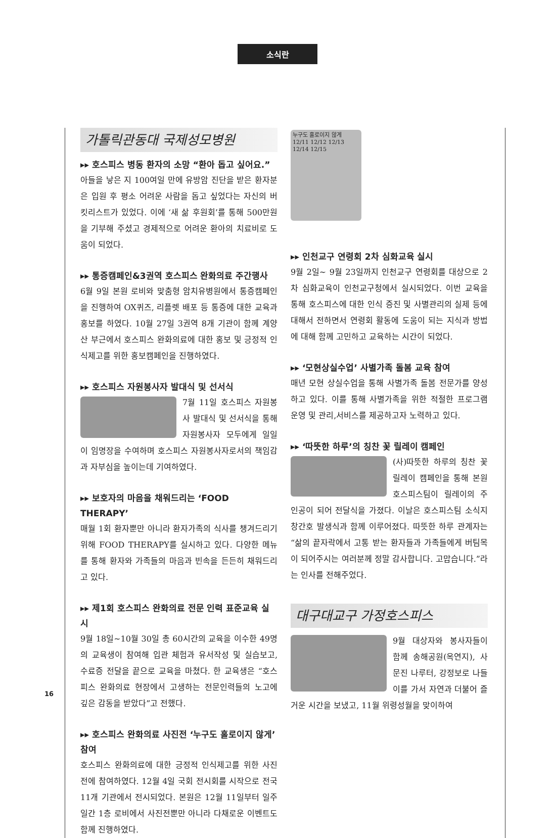소식란
가톨릭관동대 국제성모병원
▸▸ 호스피스 병동 환자의 소망 “환아 돕고 싶어요.”
아들을 낳은 지 100여일 만에 유방암 진단을 받은 환자분은 입원 후 평소 어려운 사람을 돕고 싶었다는 자신의 버킷리스트가 있었다. 이에 ‘새 삶 후원회’를 통해 500만원을 기부해 주셨고 경제적으로 어려운 환아의 치료비로 도움이 되었다.
▸▸ 통증캠페인&3권역 호스피스 완화의료 주간행사
6월 9일 본원 로비와 맞춤형 암치유병원에서 통증캠페인을 진행하여 OX퀴즈, 리플렛 배포 등 통증에 대한 교육과 홍보를 하였다. 10월 27일 3권역 8개 기관이 함께 계양산 부근에서 호스피스 완화의료에 대한 홍보 및 긍정적 인식제고를 위한 홍보캠페인을 진행하였다.
▸▸ 호스피스 자원봉사자 발대식 및 선서식
7월 11일 호스피스 자원봉사 발대식 및 선서식을 통해 자원봉사자 모두에게 일일이 임명장을 수여하며 호스피스 자원봉사자로서의 책임감과 자부심을 높이는데 기여하였다.
▸▸ 보호자의 마음을 채워드리는 ‘FOOD THERAPY’
매월 1회 환자뿐만 아니라 환자가족의 식사를 챙겨드리기 위해 FOOD THERAPY를 실시하고 있다. 다양한 메뉴를 통해 환자와 가족들의 마음과 빈속을 든든히 채워드리고 있다.
▸▸ 제1회 호스피스 완화의료 전문 인력 표준교육 실시
9월 18일~10월 30일 총 60시간의 교육을 이수한 49명의 교육생이 참여해 입관 체험과 유서작성 및 실습보고, 수료증 전달을 끝으로 교육을 마쳤다. 한 교육생은 “호스피스 완화의료 현장에서 고생하는 전문인력들의 노고에 깊은 감동을 받았다”고 전했다.
▸▸ 호스피스 완화의료 사진전 ‘누구도 홀로이지 않게’ 참여
호스피스 완화의료에 대한 긍정적 인식제고를 위한 사진전에 참여하였다. 12월 4일 국회 전시회를 시작으로 전국 11개 기관에서 전시되었다. 본원은 12월 11일부터 일주일간 1층 로비에서 사진전뿐만 아니라 다채로운 이벤트도 함께 진행하였다.
누구도 홀로이지 않게
12/11 12/12 12/13 12/14 12/15
▸▸ 인천교구 연령회 2차 심화교육 실시
9월 2일~ 9월 23일까지 인천교구 연령회를 대상으로 2차 심화교육이 인천교구청에서 실시되었다. 이번 교육을 통해 호스피스에 대한 인식 증진 및 사별관리의 실제 등에 대해서 전하면서 연령회 활동에 도움이 되는 지식과 방법에 대해 함께 고민하고 교육하는 시간이 되었다.
▸▸ ‘모현상실수업’ 사별가족 돌봄 교육 참여
매년 모현 상실수업을 통해 사별가족 돌봄 전문가를 양성하고 있다. 이를 통해 사별가족을 위한 적절한 프로그램 운영 및 관리,서비스를 제공하고자 노력하고 있다.
▸▸ ‘따뜻한 하루’의 칭찬 꽃 릴레이 캠페인
(사)따뜻한 하루의 칭찬 꽃 릴레이 캠페인을 통해 본원 호스피스팀이 릴레이의 주인공이 되어 전달식을 가졌다. 이날은 호스피스팀 소식지 창간호 발생식과 함께 이루어졌다. 따뜻한 하루 관계자는 “삶의 끝자락에서 고통 받는 환자들과 가족들에게 버팀목이 되어주시는 여러분께 정말 감사합니다. 고맙습니다.”라는 인사를 전해주었다.
대구대교구 가정호스피스
9월 대상자와 봉사자들이 함께 송해공원(옥연지), 사문진 나루터, 강정보로 나들이를 가서 자연과 더불어 즐거운 시간을 보냈고, 11월 위령성월을 맞이하여
16